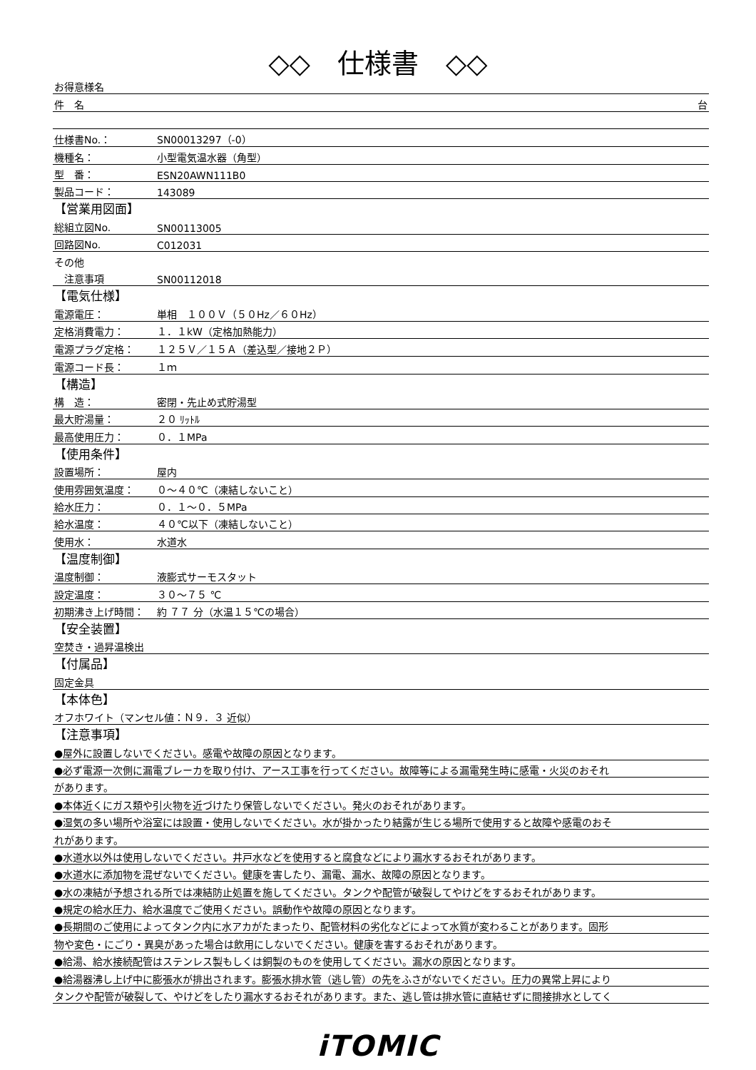◇◇　仕様書　◇◇
| お得意様名 | |
| 件 名 | 台 |
| 仕様書No.： | SN00013297（-0） |
| 機種名： | 小型電気温水器（角型） |
| 型 番： | ESN20AWN111B0 |
| 製品コード： | 143089 |
| 【営業用図面】 | |
| 総組立図No. | SN00113005 |
| 回路図No. | C012031 |
| その他 | |
| 注意事項 | SN00112018 |
| 【電気仕様】 | |
| 電源電圧： | 単相 １００Ｖ（５０Hz／６０Hz） |
| 定格消費電力： | １．１kW（定格加熱能力） |
| 電源プラグ定格： | １２５Ｖ／１５Ａ（差込型／接地２Ｐ） |
| 電源コード長： | １ｍ |
| 【構造】 | |
| 構 造： | 密閉・先止め式貯湯型 |
| 最大貯湯量： | ２０ ﾘｯﾄﾙ |
| 最高使用圧力： | ０．１MPa |
| 【使用条件】 | |
| 設置場所： | 屋内 |
| 使用雰囲気温度： | ０～４０℃（凍結しないこと） |
| 給水圧力： | ０．１～０．５MPa |
| 給水温度： | ４０℃以下（凍結しないこと） |
| 使用水： | 水道水 |
| 【温度制御】 | |
| 温度制御： | 液膨式サーモスタット |
| 設定温度： | ３０～７５ ℃ |
| 初期沸き上げ時間： | 約 ７７ 分（水温１５℃の場合） |
| 【安全装置】 | |
| 空焚き・過昇温検出 | |
| 【付属品】 | |
| 固定金具 | |
| 【本体色】 | |
| オフホワイト（マンセル値：Ｎ９．３ 近似） | |
| 【注意事項】 | |
| ●屋外に設置しないでください。感電や故障の原因となります。 | |
| ●必ず電源一次側に漏電ブレーカを取り付け、アース工事を行ってください。故障等による漏電発生時に感電・火災のおそれ | |
| があります。 | |
| ●本体近くにガス類や引火物を近づけたり保管しないでください。発火のおそれがあります。 | |
| ●湿気の多い場所や浴室には設置・使用しないでください。水が掛かったり結露が生じる場所で使用すると故障や感電のおそ | |
| れがあります。 | |
| ●水道水以外は使用しないでください。井戸水などを使用すると腐食などにより漏水するおそれがあります。 | |
| ●水道水に添加物を混ぜないでください。健康を害したり、漏電、漏水、故障の原因となります。 | |
| ●水の凍結が予想される所では凍結防止処置を施してください。タンクや配管が破裂してやけどをするおそれがあります。 | |
| ●規定の給水圧力、給水温度でご使用ください。誤動作や故障の原因となります。 | |
| ●長期間のご使用によってタンク内に水アカがたまったり、配管材料の劣化などによって水質が変わることがあります。固形 | |
| 物や変色・にごり・異臭があった場合は飲用にしないでください。健康を害するおそれがあります。 | |
| ●給湯、給水接続配管はステンレス製もしくは銅製のものを使用してください。漏水の原因となります。 | |
| ●給湯器沸し上げ中に膨張水が排出されます。膨張水排水管（逃し管）の先をふさがないでください。圧力の異常上昇により | |
| タンクや配管が破裂して、やけどをしたり漏水するおそれがあります。また、逃し管は排水管に直結せずに間接排水としてく | |
iTOMIC